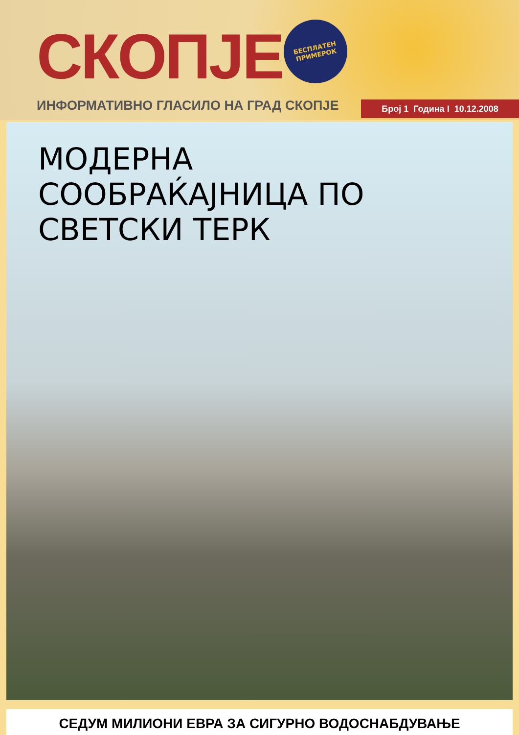СКОПЈЕ
БЕСПЛАТЕН
ПРИМЕРОК
ИНФОРМАТИВНО ГЛАСИЛО НА ГРАД СКОПЈЕ
Број 1 Година I 10.12.2008
МОДЕРНА
СООБРАЌАЈНИЦА ПО
СВЕТСКИ ТЕРК
СЕДУМ МИЛИОНИ ЕВРА ЗА СИГУРНО ВОДОСНАБДУВАЊЕ